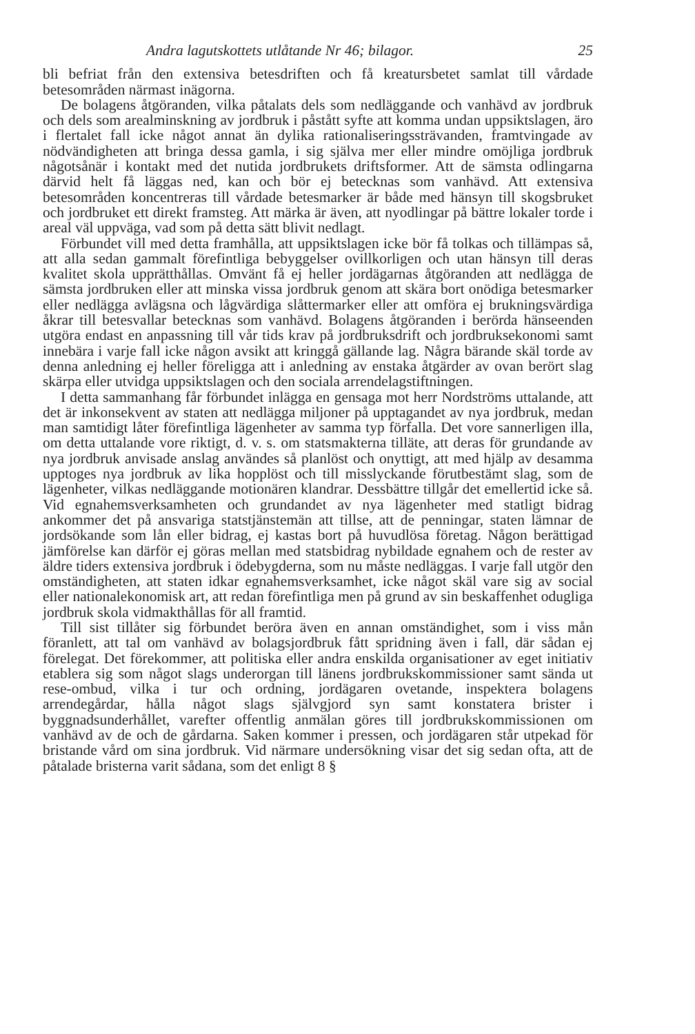Andra lagutskottets utlåtande Nr 46; bilagor. 25
bli befriat från den extensiva betesdriften och få kreatursbetet samlat till vårdade betesområden närmast inägorna.
De bolagens åtgöranden, vilka påtalats dels som nedläggande och vanhävd av jordbruk och dels som arealminskning av jordbruk i påstått syfte att komma undan uppsiktslagen, äro i flertalet fall icke något annat än dylika rationaliseringssträvanden, framtvingade av nödvändigheten att bringa dessa gamla, i sig själva mer eller mindre omöjliga jordbruk någotsånär i kontakt med det nutida jordbrukets driftsformer. Att de sämsta odlingarna därvid helt få läggas ned, kan och bör ej betecknas som vanhävd. Att extensiva betesområden koncentreras till vårdade betesmarker är både med hänsyn till skogsbruket och jordbruket ett direkt framsteg. Att märka är även, att nyodlingar på bättre lokaler torde i areal väl uppväga, vad som på detta sätt blivit nedlagt.
Förbundet vill med detta framhålla, att uppsiktslagen icke bör få tolkas och tillämpas så, att alla sedan gammalt förefintliga bebyggelser ovillkorligen och utan hänsyn till deras kvalitet skola upprätthållas. Omvänt få ej heller jordägarnas åtgöranden att nedlägga de sämsta jordbruken eller att minska vissa jordbruk genom att skära bort onödiga betesmarker eller nedlägga avlägsna och lågvärdiga slåttermarker eller att omföra ej brukningsvärdiga åkrar till betesvallar betecknas som vanhävd. Bolagens åtgöranden i berörda hänseenden utgöra endast en anpassning till vår tids krav på jordbruksdrift och jordbruksekonomi samt innebära i varje fall icke någon avsikt att kringgå gällande lag. Några bärande skäl torde av denna anledning ej heller föreligga att i anledning av enstaka åtgärder av ovan berört slag skärpa eller utvidga uppsiktslagen och den sociala arrendelagstiftningen.
I detta sammanhang får förbundet inlägga en gensaga mot herr Nordströms uttalande, att det är inkonsekvent av staten att nedlägga miljoner på upptagandet av nya jordbruk, medan man samtidigt låter förefintliga lägenheter av samma typ förfalla. Det vore sannerligen illa, om detta uttalande vore riktigt, d. v. s. om statsmakterna tilläte, att deras för grundande av nya jordbruk anvisade anslag användes så planlöst och onyttigt, att med hjälp av desamma upptoges nya jordbruk av lika hopplöst och till misslyckande förutbestämt slag, som de lägenheter, vilkas nedläggande motionären klandrar. Dessbättre tillgår det emellertid icke så. Vid egnahemsverksamheten och grundandet av nya lägenheter med statligt bidrag ankommer det på ansvariga statstjänstemän att tillse, att de penningar, staten lämnar de jordsökande som lån eller bidrag, ej kastas bort på huvudlösa företag. Någon berättigad jämförelse kan därför ej göras mellan med statsbidrag nybildade egnahem och de rester av äldre tiders extensiva jordbruk i ödebygderna, som nu måste nedläggas. I varje fall utgör den omständigheten, att staten idkar egnahemsverksamhet, icke något skäl vare sig av social eller nationalekonomisk art, att redan förefintliga men på grund av sin beskaffenhet odugliga jordbruk skola vidmakthållas för all framtid.
Till sist tillåter sig förbundet beröra även en annan omständighet, som i viss mån föranlett, att tal om vanhävd av bolagsjordbruk fått spridning även i fall, där sådan ej förelegat. Det förekommer, att politiska eller andra enskilda organisationer av eget initiativ etablera sig som något slags underorgan till länens jordbrukskommissioner samt sända ut rese-ombud, vilka i tur och ordning, jordägaren ovetande, inspektera bolagens arrendegårdar, hålla något slags självgjord syn samt konstatera brister i byggnadsunderhållet, varefter offentlig anmälan göres till jordbrukskommissionen om vanhävd av de och de gårdarna. Saken kommer i pressen, och jordägaren står utpekad för bristande vård om sina jordbruk. Vid närmare undersökning visar det sig sedan ofta, att de påtalade bristerna varit sådana, som det enligt 8 §